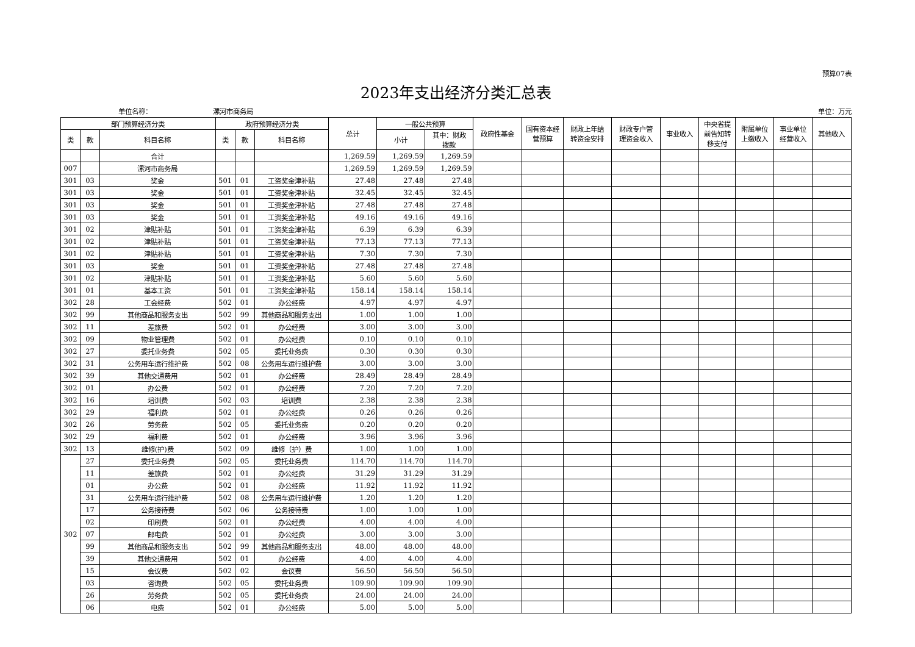预算07表
2023年支出经济分类汇总表
单位名称： 漯河市商务局 单位：万元
| 部门预算经济分类 | | | 政府预算经济分类 | | | 总计 | 一般公共预算 | | 政府性基金 | 国有资本经 营预算 | 财政上年结 转资金安排 | 财政专户管 理资金收入 | 事业收入 | 中央省提 前告知转 移支付 | 附属单位 上缴收入 | 事业单位 经营收入 | 其他收入 |
| --- | --- | --- | --- | --- | --- | --- | --- | --- | --- | --- | --- | --- | --- | --- | --- | --- | --- |
| 类 | 款 | 科目名称 | 类 | 款 | 科目名称 | | 小计 | 其中：财政 拨款 | | | | | | | | | |
| | | 合计 | | | | 1,269.59 | 1,269.59 | 1,269.59 | | | | | | | | | |
| 007 | | 漯河市商务局 | | | | 1,269.59 | 1,269.59 | 1,269.59 | | | | | | | | | |
| 301 | 03 | 奖金 | 501 | 01 | 工资奖金津补贴 | 27.48 | 27.48 | 27.48 | | | | | | | | | |
| 301 | 03 | 奖金 | 501 | 01 | 工资奖金津补贴 | 32.45 | 32.45 | 32.45 | | | | | | | | | |
| 301 | 03 | 奖金 | 501 | 01 | 工资奖金津补贴 | 27.48 | 27.48 | 27.48 | | | | | | | | | |
| 301 | 03 | 奖金 | 501 | 01 | 工资奖金津补贴 | 49.16 | 49.16 | 49.16 | | | | | | | | | |
| 301 | 02 | 津贴补贴 | 501 | 01 | 工资奖金津补贴 | 6.39 | 6.39 | 6.39 | | | | | | | | | |
| 301 | 02 | 津贴补贴 | 501 | 01 | 工资奖金津补贴 | 77.13 | 77.13 | 77.13 | | | | | | | | | |
| 301 | 02 | 津贴补贴 | 501 | 01 | 工资奖金津补贴 | 7.30 | 7.30 | 7.30 | | | | | | | | | |
| 301 | 03 | 奖金 | 501 | 01 | 工资奖金津补贴 | 27.48 | 27.48 | 27.48 | | | | | | | | | |
| 301 | 02 | 津贴补贴 | 501 | 01 | 工资奖金津补贴 | 5.60 | 5.60 | 5.60 | | | | | | | | | |
| 301 | 01 | 基本工资 | 501 | 01 | 工资奖金津补贴 | 158.14 | 158.14 | 158.14 | | | | | | | | | |
| 302 | 28 | 工会经费 | 502 | 01 | 办公经费 | 4.97 | 4.97 | 4.97 | | | | | | | | | |
| 302 | 99 | 其他商品和服务支出 | 502 | 99 | 其他商品和服务支出 | 1.00 | 1.00 | 1.00 | | | | | | | | | |
| 302 | 11 | 差旅费 | 502 | 01 | 办公经费 | 3.00 | 3.00 | 3.00 | | | | | | | | | |
| 302 | 09 | 物业管理费 | 502 | 01 | 办公经费 | 0.10 | 0.10 | 0.10 | | | | | | | | | |
| 302 | 27 | 委托业务费 | 502 | 05 | 委托业务费 | 0.30 | 0.30 | 0.30 | | | | | | | | | |
| 302 | 31 | 公务用车运行维护费 | 502 | 08 | 公务用车运行维护费 | 3.00 | 3.00 | 3.00 | | | | | | | | | |
| 302 | 39 | 其他交通费用 | 502 | 01 | 办公经费 | 28.49 | 28.49 | 28.49 | | | | | | | | | |
| 302 | 01 | 办公费 | 502 | 01 | 办公经费 | 7.20 | 7.20 | 7.20 | | | | | | | | | |
| 302 | 16 | 培训费 | 502 | 03 | 培训费 | 2.38 | 2.38 | 2.38 | | | | | | | | | |
| 302 | 29 | 福利费 | 502 | 01 | 办公经费 | 0.26 | 0.26 | 0.26 | | | | | | | | | |
| 302 | 26 | 劳务费 | 502 | 05 | 委托业务费 | 0.20 | 0.20 | 0.20 | | | | | | | | | |
| 302 | 29 | 福利费 | 502 | 01 | 办公经费 | 3.96 | 3.96 | 3.96 | | | | | | | | | |
| 302 | 13 | 维修(护)费 | 502 | 09 | 维修（护）费 | 1.00 | 1.00 | 1.00 | | | | | | | | | |
| 302 | 27 | 委托业务费 | 502 | 05 | 委托业务费 | 114.70 | 114.70 | 114.70 | | | | | | | | | |
| | 11 | 差旅费 | 502 | 01 | 办公经费 | 31.29 | 31.29 | 31.29 | | | | | | | | | |
| | 01 | 办公费 | 502 | 01 | 办公经费 | 11.92 | 11.92 | 11.92 | | | | | | | | | |
| | 31 | 公务用车运行维护费 | 502 | 08 | 公务用车运行维护费 | 1.20 | 1.20 | 1.20 | | | | | | | | | |
| | 17 | 公务接待费 | 502 | 06 | 公务接待费 | 1.00 | 1.00 | 1.00 | | | | | | | | | |
| | 02 | 印刷费 | 502 | 01 | 办公经费 | 4.00 | 4.00 | 4.00 | | | | | | | | | |
| | 07 | 邮电费 | 502 | 01 | 办公经费 | 3.00 | 3.00 | 3.00 | | | | | | | | | |
| | 99 | 其他商品和服务支出 | 502 | 99 | 其他商品和服务支出 | 48.00 | 48.00 | 48.00 | | | | | | | | | |
| | 39 | 其他交通费用 | 502 | 01 | 办公经费 | 4.00 | 4.00 | 4.00 | | | | | | | | | |
| | 15 | 会议费 | 502 | 02 | 会议费 | 56.50 | 56.50 | 56.50 | | | | | | | | | |
| | 03 | 咨询费 | 502 | 05 | 委托业务费 | 109.90 | 109.90 | 109.90 | | | | | | | | | |
| | 26 | 劳务费 | 502 | 05 | 委托业务费 | 24.00 | 24.00 | 24.00 | | | | | | | | | |
| | 06 | 电费 | 502 | 01 | 办公经费 | 5.00 | 5.00 | 5.00 | | | | | | | | | |